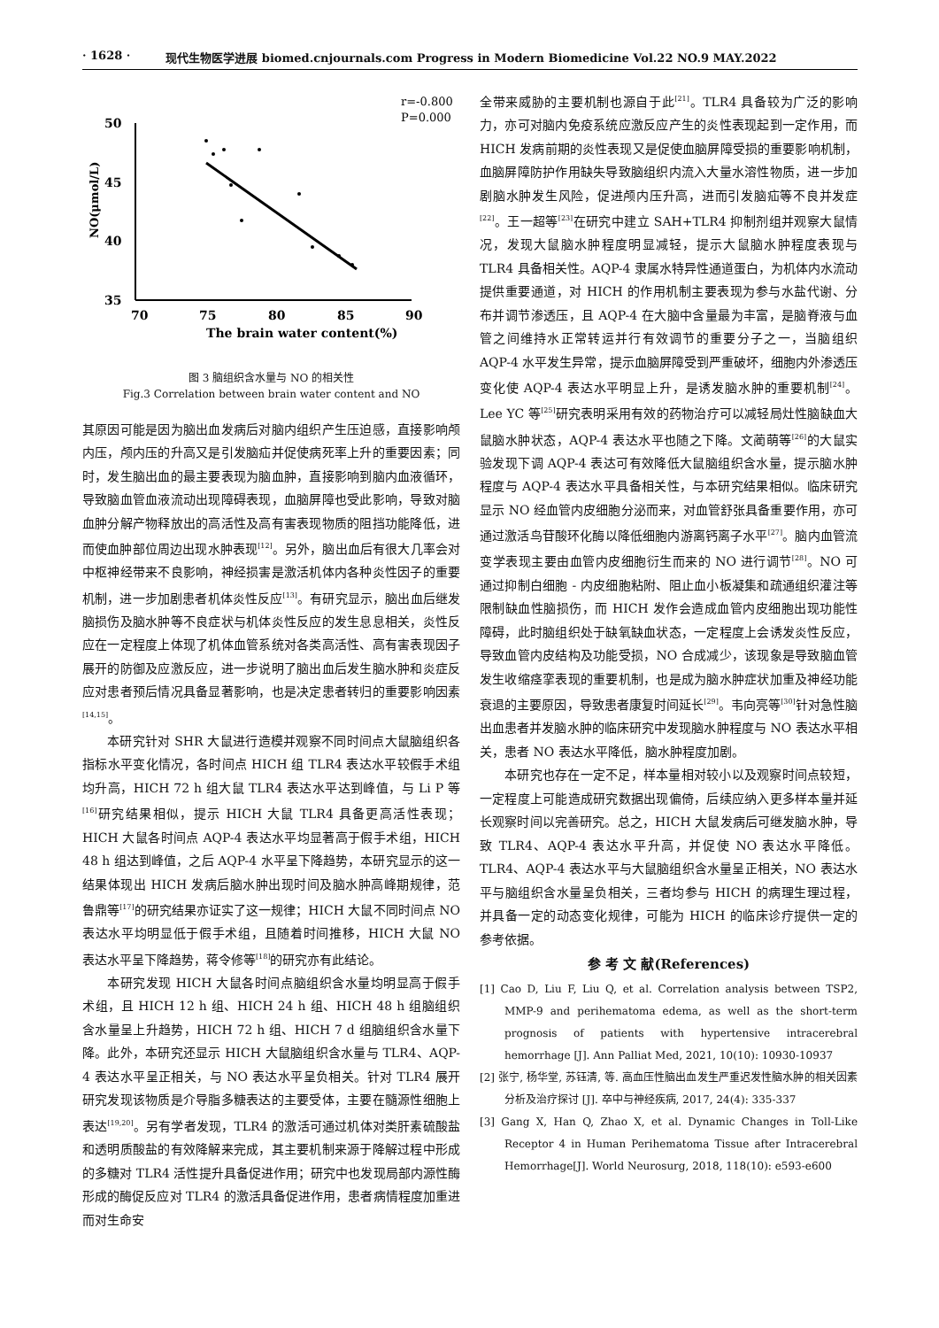· 1628 · 现代生物医学进展 biomed.cnjournals.com Progress in Modern Biomedicine Vol.22 NO.9 MAY.2022
r=-0.800
P=0.000
50
45
40
35
70
75
80
85
90
NO(μmol/L)
The brain water content(%)
图 3 脑组织含水量与 NO 的相关性
Fig.3 Correlation between brain water content and NO
其原因可能是因为脑出血发病后对脑内组织产生压迫感，直接影响颅内压，颅内压的升高又是引发脑疝并促使病死率上升的重要因素；同时，发生脑出血的最主要表现为脑血肿，直接影响到脑内血液循环，导致脑血管血液流动出现障碍表现，血脑屏障也受此影响，导致对脑血肿分解产物释放出的高活性及高有害表现物质的阻挡功能降低，进而使血肿部位周边出现水肿表现<sup>[12]</sup>。另外，脑出血后有很大几率会对中枢神经带来不良影响，神经损害是激活机体内各种炎性因子的重要机制，进一步加剧患者机体炎性反应<sup>[13]</sup>。有研究显示，脑出血后继发脑损伤及脑水肿等不良症状与机体炎性反应的发生息息相关，炎性反应在一定程度上体现了机体血管系统对各类高活性、高有害表现因子展开的防御及应激反应，进一步说明了脑出血后发生脑水肿和炎症反应对患者预后情况具备显著影响，也是决定患者转归的重要影响因素<sup>[14,15]</sup>。
本研究针对 SHR 大鼠进行造模并观察不同时间点大鼠脑组织各指标水平变化情况，各时间点 HICH 组 TLR4 表达水平较假手术组均升高，HICH 72 h 组大鼠 TLR4 表达水平达到峰值，与 Li P 等<sup>[16]</sup>研究结果相似，提示 HICH 大鼠 TLR4 具备更高活性表现；HICH 大鼠各时间点 AQP-4 表达水平均显著高于假手术组，HICH 48 h 组达到峰值，之后 AQP-4 水平呈下降趋势，本研究显示的这一结果体现出 HICH 发病后脑水肿出现时间及脑水肿高峰期规律，范鲁鼎等<sup>[17]</sup>的研究结果亦证实了这一规律；HICH 大鼠不同时间点 NO 表达水平均明显低于假手术组，且随着时间推移，HICH 大鼠 NO 表达水平呈下降趋势，蒋令修等<sup>[18]</sup>的研究亦有此结论。
本研究发现 HICH 大鼠各时间点脑组织含水量均明显高于假手术组，且 HICH 12 h 组、HICH 24 h 组、HICH 48 h 组脑组织含水量呈上升趋势，HICH 72 h 组、HICH 7 d 组脑组织含水量下降。此外，本研究还显示 HICH 大鼠脑组织含水量与 TLR4、AQP-4 表达水平呈正相关，与 NO 表达水平呈负相关。针对 TLR4 展开研究发现该物质是介导脂多糖表达的主要受体，主要在髓源性细胞上表达<sup>[19,20]</sup>。另有学者发现，TLR4 的激活可通过机体对类肝素硫酸盐和透明质酸盐的有效降解来完成，其主要机制来源于降解过程中形成的多糖对 TLR4 活性提升具备促进作用；研究中也发现局部内源性酶形成的酶促反应对 TLR4 的激活具备促进作用，患者病情程度加重进而对生命安
全带来威胁的主要机制也源自于此<sup>[21]</sup>。TLR4 具备较为广泛的影响力，亦可对脑内免疫系统应激反应产生的炎性表现起到一定作用，而 HICH 发病前期的炎性表现又是促使血脑屏障受损的重要影响机制，血脑屏障防护作用缺失导致脑组织内流入大量水溶性物质，进一步加剧脑水肿发生风险，促进颅内压升高，进而引发脑疝等不良并发症<sup>[22]</sup>。王一超等<sup>[23]</sup>在研究中建立 SAH+TLR4 抑制剂组并观察大鼠情况，发现大鼠脑水肿程度明显减轻，提示大鼠脑水肿程度表现与 TLR4 具备相关性。AQP-4 隶属水特异性通道蛋白，为机体内水流动提供重要通道，对 HICH 的作用机制主要表现为参与水盐代谢、分布并调节渗透压，且 AQP-4 在大脑中含量最为丰富，是脑脊液与血管之间维持水正常转运并行有效调节的重要分子之一，当脑组织 AQP-4 水平发生异常，提示血脑屏障受到严重破坏，细胞内外渗透压变化使 AQP-4 表达水平明显上升，是诱发脑水肿的重要机制<sup>[24]</sup>。Lee YC 等<sup>[25]</sup>研究表明采用有效的药物治疗可以减轻局灶性脑缺血大鼠脑水肿状态，AQP-4 表达水平也随之下降。文蔺萌等<sup>[26]</sup>的大鼠实验发现下调 AQP-4 表达可有效降低大鼠脑组织含水量，提示脑水肿程度与 AQP-4 表达水平具备相关性，与本研究结果相似。临床研究显示 NO 经血管内皮细胞分泌而来，对血管舒张具备重要作用，亦可通过激活鸟苷酸环化酶以降低细胞内游离钙离子水平<sup>[27]</sup>。脑内血管流变学表现主要由血管内皮细胞衍生而来的 NO 进行调节<sup>[28]</sup>。NO 可通过抑制白细胞 - 内皮细胞粘附、阻止血小板凝集和疏通组织灌注等限制缺血性脑损伤，而 HICH 发作会造成血管内皮细胞出现功能性障碍，此时脑组织处于缺氧缺血状态，一定程度上会诱发炎性反应，导致血管内皮结构及功能受损，NO 合成减少，该现象是导致脑血管发生收缩痉挛表现的重要机制，也是成为脑水肿症状加重及神经功能衰退的主要原因，导致患者康复时间延长<sup>[29]</sup>。韦向亮等<sup>[30]</sup>针对急性脑出血患者并发脑水肿的临床研究中发现脑水肿程度与 NO 表达水平相关，患者 NO 表达水平降低，脑水肿程度加剧。
本研究也存在一定不足，样本量相对较小以及观察时间点较短，一定程度上可能造成研究数据出现偏倚，后续应纳入更多样本量并延长观察时间以完善研究。总之，HICH 大鼠发病后可继发脑水肿，导致 TLR4、AQP-4 表达水平升高，并促使 NO 表达水平降低。TLR4、AQP-4 表达水平与大鼠脑组织含水量呈正相关，NO 表达水平与脑组织含水量呈负相关，三者均参与 HICH 的病理生理过程，并具备一定的动态变化规律，可能为 HICH 的临床诊疗提供一定的参考依据。
参 考 文 献(References)
[1] Cao D, Liu F, Liu Q, et al. Correlation analysis between TSP2, MMP-9 and perihematoma edema, as well as the short-term prognosis of patients with hypertensive intracerebral hemorrhage [J]. Ann Palliat Med, 2021, 10(10): 10930-10937
[2] 张宁, 杨华堂, 苏钰清, 等. 高血压性脑出血发生严重迟发性脑水肿的相关因素分析及治疗探讨 [J]. 卒中与神经疾病, 2017, 24(4): 335-337
[3] Gang X, Han Q, Zhao X, et al. Dynamic Changes in Toll-Like Receptor 4 in Human Perihematoma Tissue after Intracerebral Hemorrhage[J]. World Neurosurg, 2018, 118(10): e593-e600